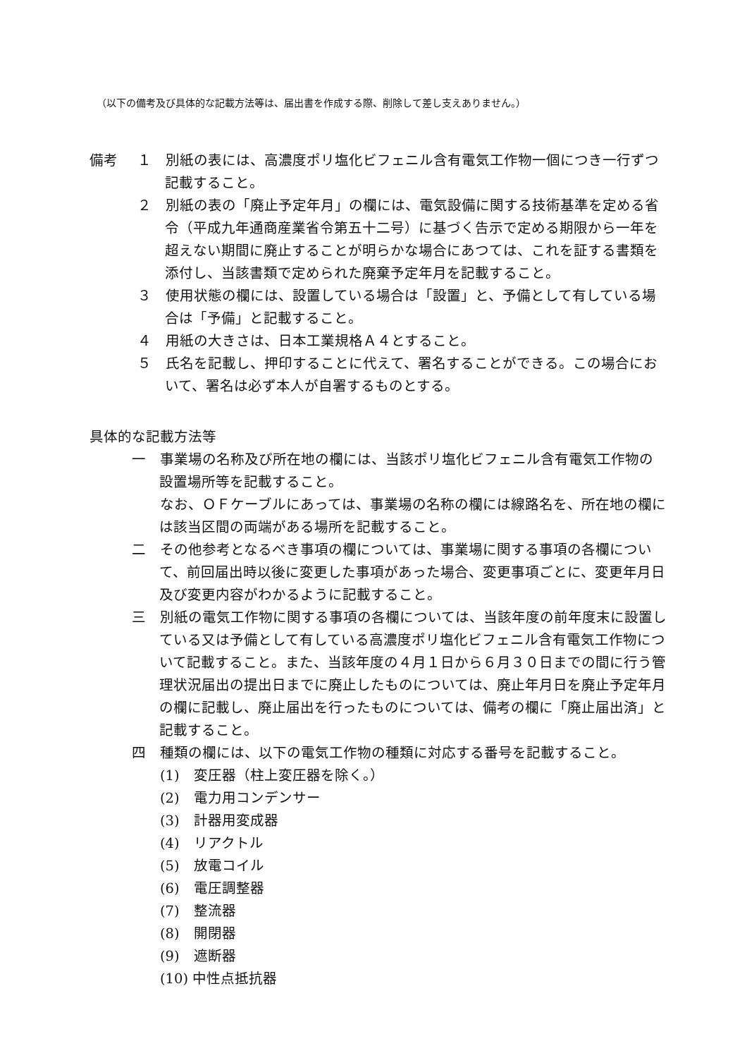（以下の備考及び具体的な記載方法等は、届出書を作成する際、削除して差し支えありません。）
備考 １　別紙の表には、高濃度ポリ塩化ビフェニル含有電気工作物一個につき一行ずつ記載すること。
２　別紙の表の「廃止予定年月」の欄には、電気設備に関する技術基準を定める省令（平成九年通商産業省令第五十二号）に基づく告示で定める期限から一年を超えない期間に廃止することが明らかな場合にあつては、これを証する書類を添付し、当該書類で定められた廃棄予定年月を記載すること。
３　使用状態の欄には、設置している場合は「設置」と、予備として有している場合は「予備」と記載すること。
４　用紙の大きさは、日本工業規格Ａ４とすること。
５　氏名を記載し、押印することに代えて、署名することができる。この場合において、署名は必ず本人が自署するものとする。
具体的な記載方法等
一　事業場の名称及び所在地の欄には、当該ポリ塩化ビフェニル含有電気工作物の設置場所等を記載すること。
　　なお、ＯＦケーブルにあっては、事業場の名称の欄には線路名を、所在地の欄には該当区間の両端がある場所を記載すること。
二　その他参考となるべき事項の欄については、事業場に関する事項の各欄について、前回届出時以後に変更した事項があった場合、変更事項ごとに、変更年月日及び変更内容がわかるように記載すること。
三　別紙の電気工作物に関する事項の各欄については、当該年度の前年度末に設置している又は予備として有している高濃度ポリ塩化ビフェニル含有電気工作物について記載すること。また、当該年度の４月１日から６月３０日までの間に行う管理状況届出の提出日までに廃止したものについては、廃止年月日を廃止予定年月の欄に記載し、廃止届出を行ったものについては、備考の欄に「廃止届出済」と記載すること。
四　種類の欄には、以下の電気工作物の種類に対応する番号を記載すること。
(1)　変圧器（柱上変圧器を除く。）
(2)　電力用コンデンサー
(3)　計器用変成器
(4)　リアクトル
(5)　放電コイル
(6)　電圧調整器
(7)　整流器
(8)　開閉器
(9)　遮断器
(10) 中性点抵抗器